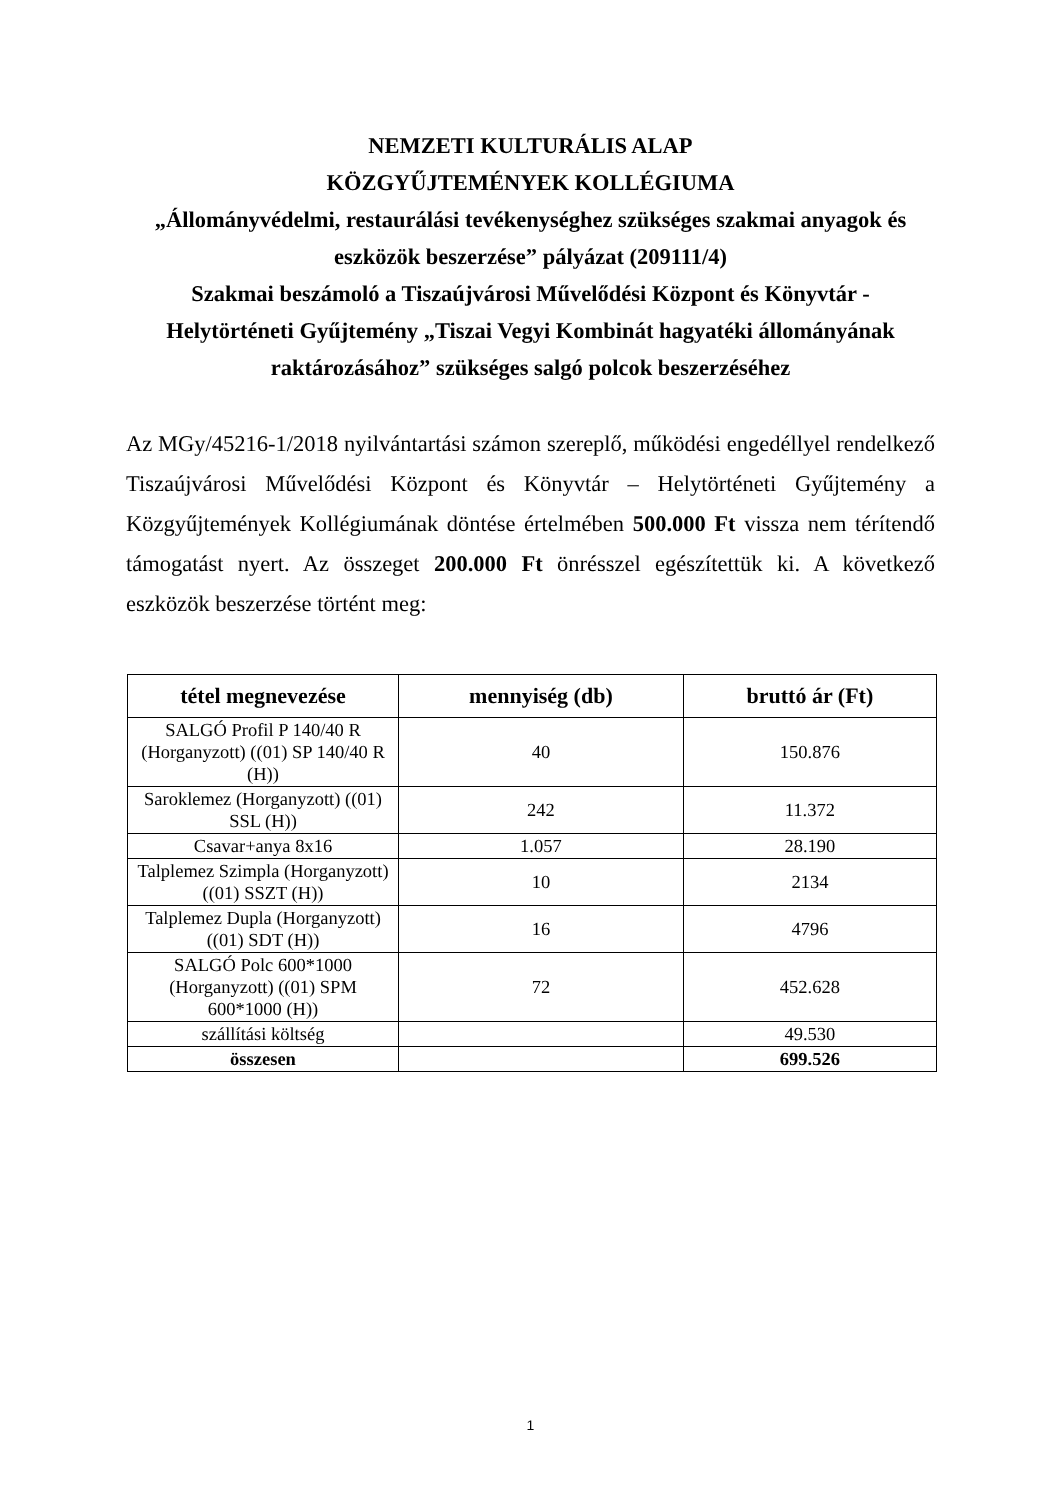NEMZETI KULTURÁLIS ALAP
KÖZGYŰJTEMÉNYEK KOLLÉGIUMA
„Állományvédelmi, restaurálási tevékenységhez szükséges szakmai anyagok és eszközök beszerzése” pályázat (209111/4)
Szakmai beszámoló a Tiszaújvárosi Művelődési Központ és Könyvtár - Helytörténeti Gyűjtemény „Tiszai Vegyi Kombinát hagyatéki állományának raktározásához” szükséges salgó polcok beszerzéséhez
Az MGy/45216-1/2018 nyilvántartási számon szereplő, működési engedéllyel rendelkező Tiszaújvárosi Művelődési Központ és Könyvtár – Helytörténeti Gyűjtemény a Közgyűjtemények Kollégiumának döntése értelmében 500.000 Ft vissza nem térítendő támogatást nyert. Az összeget 200.000 Ft önrésszel egészítettük ki. A következő eszközök beszerzése történt meg:
| tétel megnevezése | mennyiség (db) | bruttó ár (Ft) |
| --- | --- | --- |
| SALGÓ Profil P 140/40 R (Horganyzott) ((01) SP 140/40 R (H)) | 40 | 150.876 |
| Saroklemez (Horganyzott) ((01) SSL (H)) | 242 | 11.372 |
| Csavar+anya 8x16 | 1.057 | 28.190 |
| Talplemez Szimpla (Horganyzott) ((01) SSZT (H)) | 10 | 2134 |
| Talplemez Dupla (Horganyzott) ((01) SDT (H)) | 16 | 4796 |
| SALGÓ Polc 600*1000 (Horganyzott) ((01) SPM 600*1000 (H)) | 72 | 452.628 |
| szállítási költség | | 49.530 |
| összesen | | 699.526 |
1